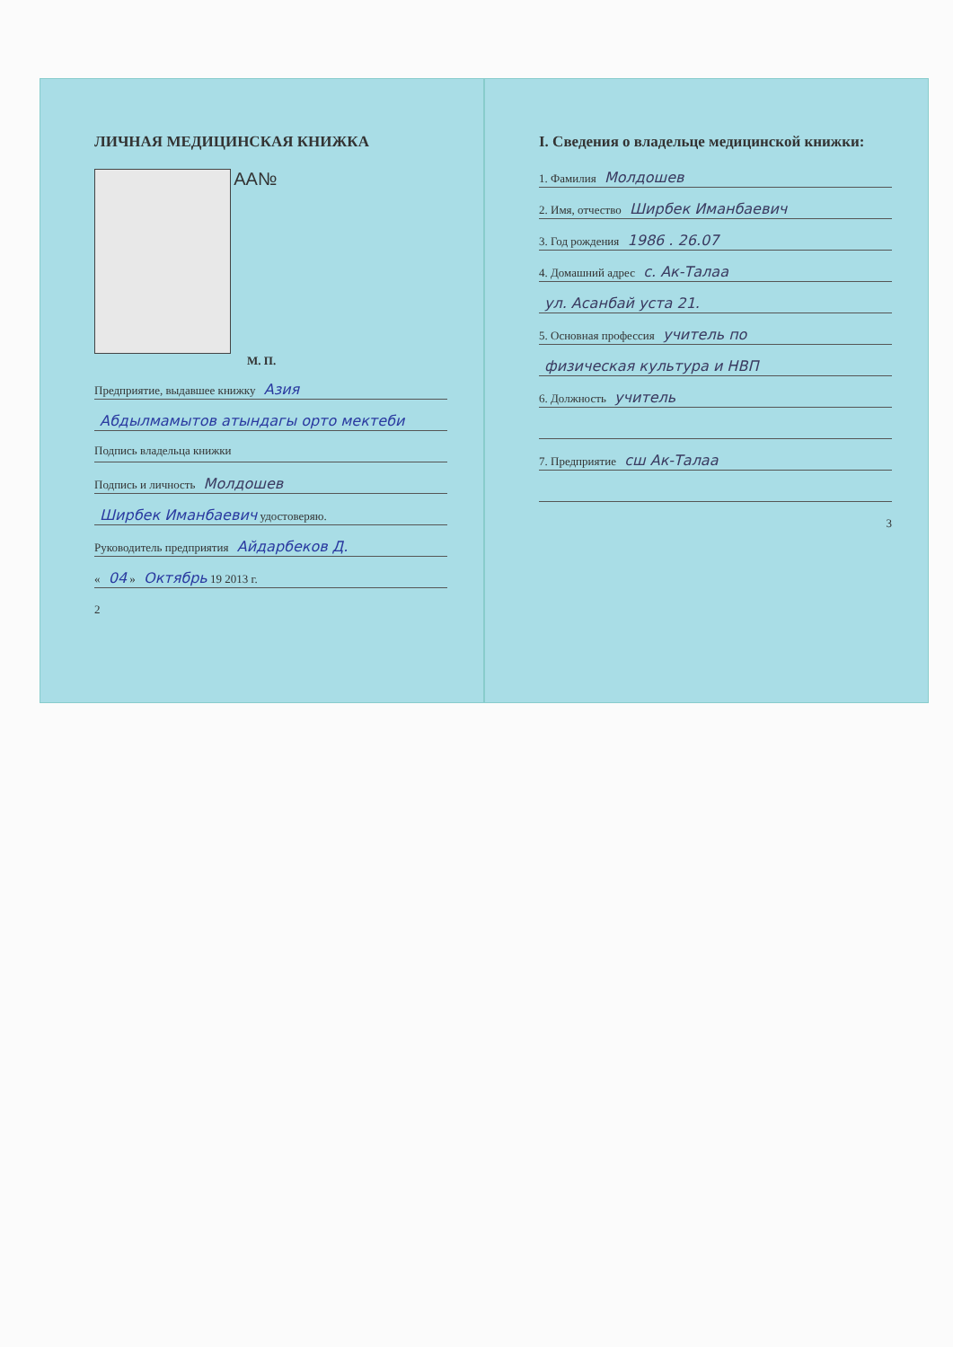ЛИЧНАЯ МЕДИЦИНСКАЯ КНИЖКА
AA№
М. П.
Предприятие, выдавшее книжку Азия
Абдылмамытов атындагы орто мектеби
Подпись владельца книжки
Подпись и личность Молдошев
Ширбек Иманбаевич удостоверяю.
Руководитель предприятия Айдарбеков Д.
« 04 » Октябрь 19 2013 г.
2
I. Сведения о владельце медицинской книжки:
1. Фамилия Молдошев
2. Имя, отчество Ширбек Иманбаевич
3. Год рождения 1986 . 26.07
4. Домашний адрес с. Ак-Талаа
ул. Асанбай уста 21.
5. Основная профессия учитель по
физическая культура и НВП
6. Должность учитель
7. Предприятие сш Ак-Талаа
3